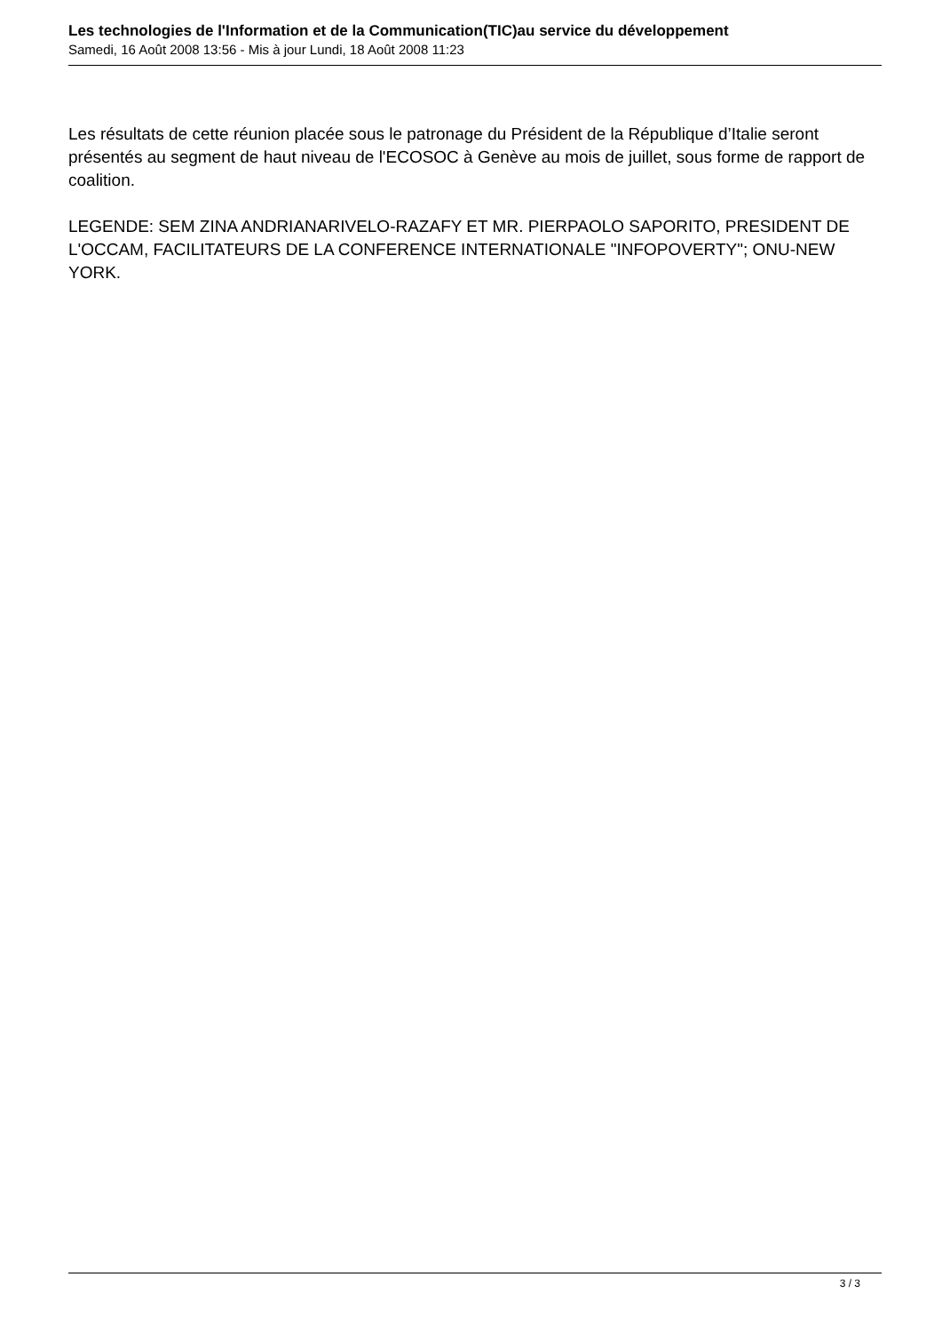Les technologies de l'Information et de la Communication(TIC)au service du développement
Samedi, 16 Août 2008 13:56 - Mis à jour Lundi, 18 Août 2008 11:23
Les résultats de cette réunion placée sous le patronage du Président de la République d’Italie seront présentés au segment de haut niveau de l'ECOSOC à Genève au mois de juillet, sous forme de rapport de coalition.
LEGENDE: SEM ZINA ANDRIANARIVELO-RAZAFY ET MR. PIERPAOLO SAPORITO, PRESIDENT DE L'OCCAM, FACILITATEURS DE LA CONFERENCE INTERNATIONALE "INFOPOVERTY"; ONU-NEW YORK.
3 / 3